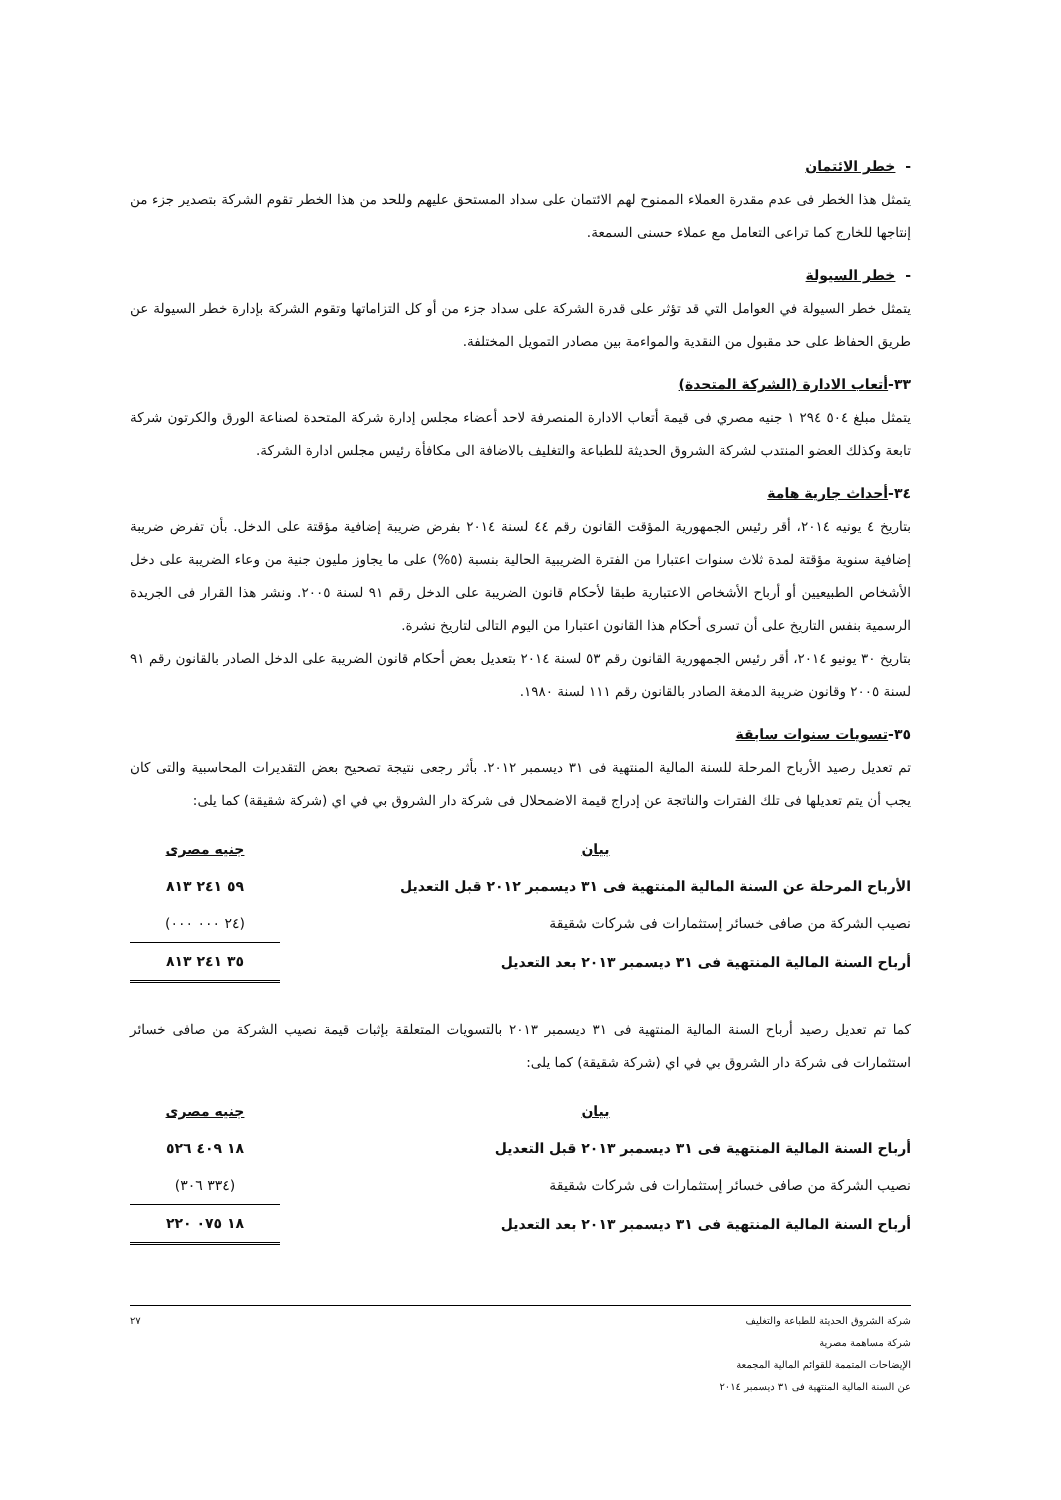- خطر الائتمان
يتمثل هذا الخطر فى عدم مقدرة العملاء الممنوح لهم الائتمان على سداد المستحق عليهم وللحد من هذا الخطر تقوم الشركة بتصدير جزء من إنتاجها للخارج كما تراعى التعامل مع عملاء حسنى السمعة.
- خطر السيولة
يتمثل خطر السيولة في العوامل التي قد تؤثر على قدرة الشركة على سداد جزء من أو كل التزاماتها وتقوم الشركة بإدارة خطر السيولة عن طريق الحفاظ على حد مقبول من النقدية والمواءمة بين مصادر التمويل المختلفة.
٣٣-أتعاب الادارة (الشركة المتحدة)
يتمثل مبلغ ٥٠٤ ٢٩٤ ١ جنيه مصري فى قيمة أتعاب الادارة المنصرفة لاحد أعضاء مجلس إدارة شركة المتحدة لصناعة الورق والكرتون شركة تابعة وكذلك العضو المنتدب لشركة الشروق الحديثة للطباعة والتغليف بالاضافة الى مكافأة رئيس مجلس ادارة الشركة.
٣٤-أحداث جارية هامة
بتاريخ ٤ يونيه ٢٠١٤، أقر رئيس الجمهورية المؤقت القانون رقم ٤٤ لسنة ٢٠١٤ بفرض ضريبة إضافية مؤقتة على الدخل. بأن تفرض ضريبة إضافية سنوية مؤقتة لمدة ثلاث سنوات اعتبارا من الفترة الضريبية الحالية بنسبة (٥%) على ما يجاوز مليون جنية من وعاء الضريبة على دخل الأشخاص الطبيعيين أو أرباح الأشخاص الاعتبارية طبقا لأحكام قانون الضريبة على الدخل رقم ٩١ لسنة ٢٠٠٥. ونشر هذا القرار فى الجريدة الرسمية بنفس التاريخ على أن تسرى أحكام هذا القانون اعتبارا من اليوم التالى لتاريخ نشرة.
بتاريخ ٣٠ يونيو ٢٠١٤، أقر رئيس الجمهورية القانون رقم ٥٣ لسنة ٢٠١٤ بتعديل بعض أحكام قانون الضريبة على الدخل الصادر بالقانون رقم ٩١ لسنة ٢٠٠٥ وقانون ضريبة الدمغة الصادر بالقانون رقم ١١١ لسنة ١٩٨٠.
٣٥-تسويات سنوات سابقة
تم تعديل رصيد الأرباح المرحلة للسنة المالية المنتهية فى ٣١ ديسمبر ٢٠١٢. بأثر رجعى نتيجة تصحيح بعض التقديرات المحاسبية والتى كان يجب أن يتم تعديلها فى تلك الفترات والناتجة عن إدراج قيمة الاضمحلال فى شركة دار الشروق بي في اي (شركة شقيقة) كما يلى:
| بيان | جنيه مصرى |
| --- | --- |
| الأرباح المرحلة عن السنة المالية المنتهية فى ٣١ ديسمبر ٢٠١٢ قبل التعديل | ٥٩ ٢٤١ ٨١٣ |
| نصيب الشركة من صافى خسائر إستثمارات فى شركات شقيقة | (٢٤ ٠٠٠ ٠٠٠) |
| أرباح السنة المالية المنتهية فى ٣١ ديسمبر ٢٠١٣ بعد التعديل | ٣٥ ٢٤١ ٨١٣ |
كما تم تعديل رصيد أرباح السنة المالية المنتهية فى ٣١ ديسمبر ٢٠١٣ بالتسويات المتعلقة بإثبات قيمة نصيب الشركة من صافى خسائر استثمارات فى شركة دار الشروق بي في اي (شركة شقيقة) كما يلى:
| بيان | جنيه مصرى |
| --- | --- |
| أرباح السنة المالية المنتهية فى ٣١ ديسمبر ٢٠١٣ قبل التعديل | ١٨ ٤٠٩ ٥٢٦ |
| نصيب الشركة من صافى خسائر إستثمارات فى شركات شقيقة | (٣٣٤ ٣٠٦) |
| أرباح السنة المالية المنتهية فى ٣١ ديسمبر ٢٠١٣ بعد التعديل | ١٨ ٠٧٥ ٢٢٠ |
شركة الشروق الحديثة للطباعة والتغليف
شركة مساهمة مصرية
الإيضاحات المتممة للقوائم المالية المجمعة
عن السنة المالية المنتهية فى ٣١ ديسمبر ٢٠١٤
٢٧